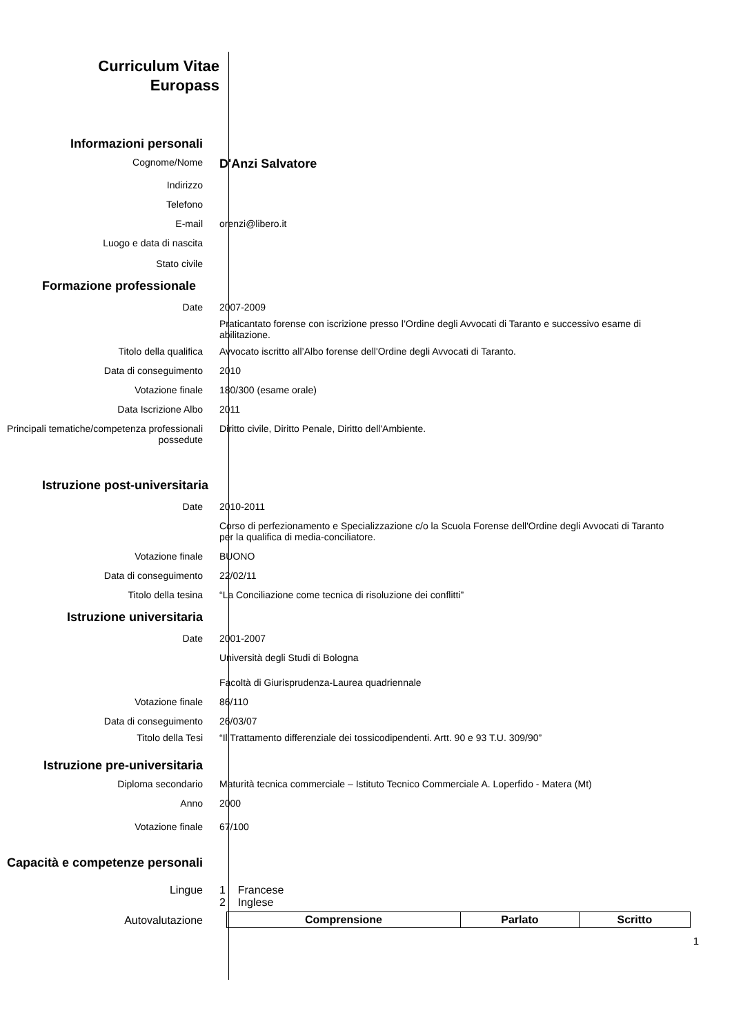Curriculum Vitae
Europass
Informazioni personali
Cognome/Nome
D'Anzi Salvatore
Indirizzo
Telefono
E-mail orenzi@libero.it
Luogo e data di nascita
Stato civile
Formazione professionale
Date 2007-2009
Praticantato forense con iscrizione presso l’Ordine degli Avvocati di Taranto e successivo esame di abilitazione.
Titolo della qualifica Avvocato iscritto all’Albo forense dell'Ordine degli Avvocati di Taranto.
Data di conseguimento 2010
Votazione finale 180/300 (esame orale)
Data Iscrizione Albo 2011
Principali tematiche/competenza professionali possedute
Diritto civile, Diritto Penale, Diritto dell'Ambiente.
Istruzione post-universitaria
Date 2010-2011
Corso di perfezionamento e Specializzazione c/o la Scuola Forense dell'Ordine degli Avvocati di Taranto per la qualifica di media-conciliatore.
Votazione finale BUONO
Data di conseguimento 22/02/11
Titolo della tesina “La Conciliazione come tecnica di risoluzione dei conflitti”
Istruzione universitaria
Date 2001-2007
Università degli Studi di Bologna
Facoltà di Giurisprudenza-Laurea quadriennale
Votazione finale 86/110
Data di conseguimento 26/03/07
Titolo della Tesi “Il Trattamento differenziale dei tossicodipendenti. Artt. 90 e 93 T.U. 309/90”
Istruzione pre-universitaria
Diploma secondario Maturità tecnica commerciale – Istituto Tecnico Commerciale A. Loperfido - Matera (Mt)
Anno 2000
Votazione finale 67/100
Capacità e competenze personali
Lingue 1 Francese
2 Inglese
Autovalutazione
| Comprensione | Parlato | Scritto |
1